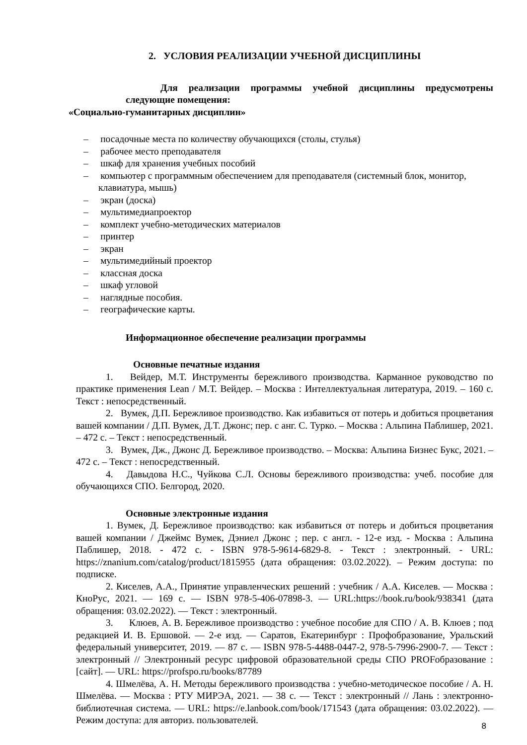2. УСЛОВИЯ РЕАЛИЗАЦИИ УЧЕБНОЙ ДИСЦИПЛИНЫ
Для реализации программы учебной дисциплины предусмотрены следующие помещения:
«Социально-гуманитарных дисциплин»
– посадочные места по количеству обучающихся (столы, стулья)
– рабочее место преподавателя
– шкаф для хранения учебных пособий
– компьютер с программным обеспечением для преподавателя (системный блок, монитор, клавиатура, мышь)
– экран (доска)
– мультимедиапроектор
– комплект учебно-методических материалов
– принтер
– экран
– мультимедийный проектор
– классная доска
– шкаф угловой
– наглядные пособия.
– географические карты.
Информационное обеспечение реализации программы
Основные печатные издания
1. Вейдер, М.Т. Инструменты бережливого производства. Карманное руководство по практике применения Lean / М.Т. Вейдер. – Москва : Интеллектуальная литература, 2019. – 160 с. Текст : непосредственный.
2. Вумек, Д.П. Бережливое производство. Как избавиться от потерь и добиться процветания вашей компании / Д.П. Вумек, Д.Т. Джонс; пер. с анг. С. Турко. – Москва : Альпина Паблишер, 2021. – 472 с. – Текст : непосредственный.
3. Вумек, Дж., Джонс Д. Бережливое производство. – Москва: Альпина Бизнес Букс, 2021. – 472 с. – Текст : непосредственный.
4. Давыдова Н.С., Чуйкова С.Л. Основы бережливого производства: учеб. пособие для обучающихся СПО. Белгород, 2020.
Основные электронные издания
1. Вумек, Д. Бережливое производство: как избавиться от потерь и добиться процветания вашей компании / Джеймс Вумек, Дэниел Джонс ; пер. с англ. - 12-е изд. - Москва : Альпина Паблишер, 2018. - 472 с. - ISBN 978-5-9614-6829-8. - Текст : электронный. - URL: https://znanium.com/catalog/product/1815955 (дата обращения: 03.02.2022). – Режим доступа: по подписке.
2. Киселев, А.А., Принятие управленческих решений : учебник / А.А. Киселев. — Москва : КноРус, 2021. — 169 с. — ISBN 978-5-406-07898-3. — URL:https://book.ru/book/938341 (дата обращения: 03.02.2022). — Текст : электронный.
3. Клюев, А. В. Бережливое производство : учебное пособие для СПО / А. В. Клюев ; под редакцией И. В. Ершовой. — 2-е изд. — Саратов, Екатеринбург : Профобразование, Уральский федеральный университет, 2019. — 87 с. — ISBN 978-5-4488-0447-2, 978-5-7996-2900-7. — Текст : электронный // Электронный ресурс цифровой образовательной среды СПО PROFобразование : [сайт]. — URL: https://profspo.ru/books/87789
4. Шмелёва, А. Н. Методы бережливого производства : учебно-методическое пособие / А. Н. Шмелёва. — Москва : РТУ МИРЭА, 2021. — 38 с. — Текст : электронный // Лань : электронно-библиотечная система. — URL: https://e.lanbook.com/book/171543 (дата обращения: 03.02.2022). — Режим доступа: для авториз. пользователей.
8